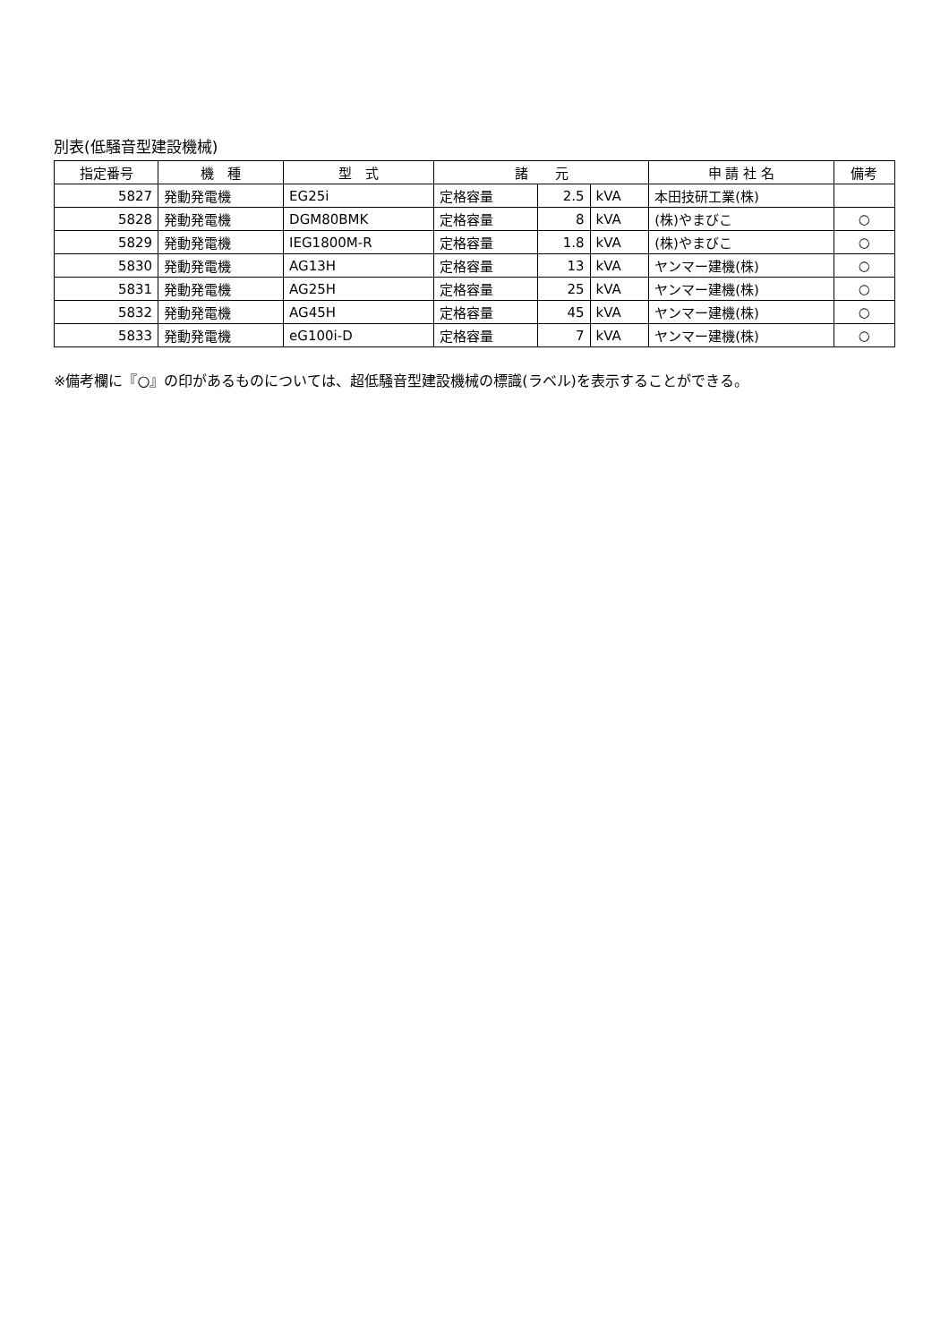別表(低騒音型建設機械)
| 指定番号 | 機 種 | 型 式 | 諸 元 | | | 申 請 社 名 | 備考 |
| --- | --- | --- | --- | --- | --- | --- | --- |
| 5827 | 発動発電機 | EG25i | 定格容量 | 2.5 | kVA | 本田技研工業(株) | |
| 5828 | 発動発電機 | DGM80BMK | 定格容量 | 8 | kVA | (株)やまびこ | ○ |
| 5829 | 発動発電機 | IEG1800M-R | 定格容量 | 1.8 | kVA | (株)やまびこ | ○ |
| 5830 | 発動発電機 | AG13H | 定格容量 | 13 | kVA | ヤンマー建機(株) | ○ |
| 5831 | 発動発電機 | AG25H | 定格容量 | 25 | kVA | ヤンマー建機(株) | ○ |
| 5832 | 発動発電機 | AG45H | 定格容量 | 45 | kVA | ヤンマー建機(株) | ○ |
| 5833 | 発動発電機 | eG100i-D | 定格容量 | 7 | kVA | ヤンマー建機(株) | ○ |
※備考欄に『○』の印があるものについては、超低騒音型建設機械の標識(ラベル)を表示することができる。